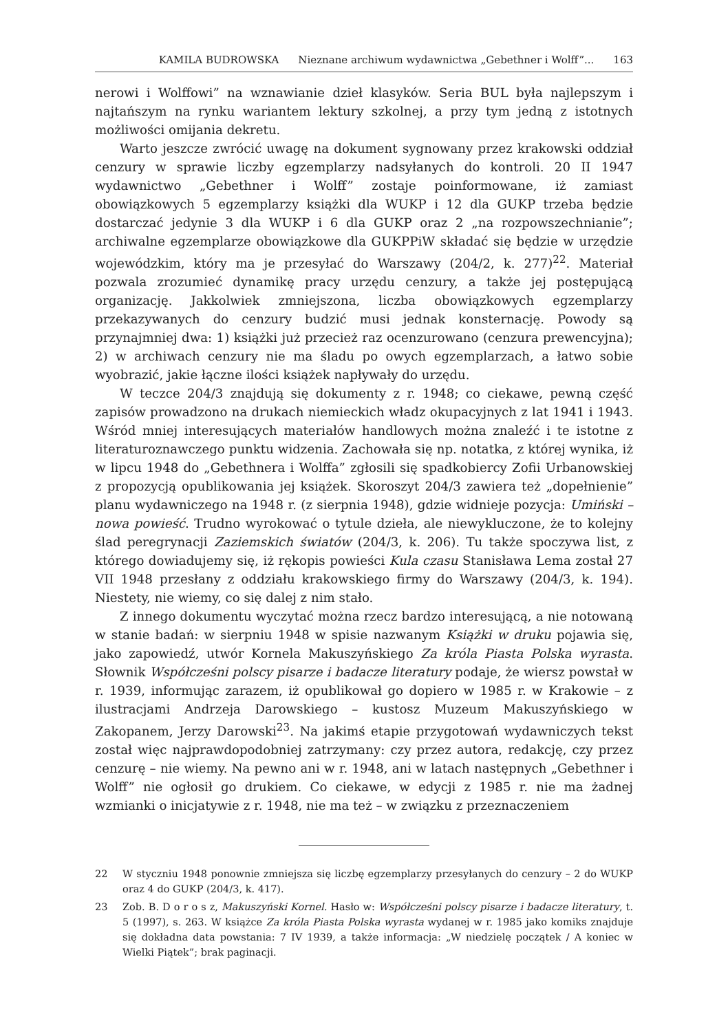KAMILA BUDROWSKA Nieznane archiwum wydawnictwa „Gebethner i Wolff”... 163
nerowi i Wolffowi” na wznawianie dzieł klasyków. Seria BUL była najlepszym i najtańszym na rynku wariantem lektury szkolnej, a przy tym jedną z istotnych możliwości omijania dekretu.
Warto jeszcze zwrócić uwagę na dokument sygnowany przez krakowski oddział cenzury w sprawie liczby egzemplarzy nadsyłanych do kontroli. 20 II 1947 wydawnictwo „Gebethner i Wolff” zostaje poinformowane, iż zamiast obowiązkowych 5 egzemplarzy książki dla WUKP i 12 dla GUKP trzeba będzie dostarczać jedynie 3 dla WUKP i 6 dla GUKP oraz 2 „na rozpowszechnianie”; archiwalne egzemplarze obowiązkowe dla GUKPPiW składać się będzie w urzędzie wojewódzkim, który ma je przesyłać do Warszawy (204/2, k. 277)<sup>22</sup>. Materiał pozwala zrozumieć dynamikę pracy urzędu cenzury, a także jej postępującą organizację. Jakkolwiek zmniejszona, liczba obowiązkowych egzemplarzy przekazywanych do cenzury budzić musi jednak konsternację. Powody są przynajmniej dwa: 1) książki już przecież raz ocenzurowano (cenzura prewencyjna); 2) w archiwach cenzury nie ma śladu po owych egzemplarzach, a łatwo sobie wyobrazić, jakie łączne ilości książek napływały do urzędu.
W teczce 204/3 znajdują się dokumenty z r. 1948; co ciekawe, pewną część zapisów prowadzono na drukach niemieckich władz okupacyjnych z lat 1941 i 1943. Wśród mniej interesujących materiałów handlowych można znaleźć i te istotne z literaturoznawczego punktu widzenia. Zachowała się np. notatka, z której wynika, iż w lipcu 1948 do „Gebethnera i Wolffa” zgłosili się spadkobiercy Zofii Urbanowskiej z propozycją opublikowania jej książek. Skoroszyt 204/3 zawiera też „dopełnienie” planu wydawniczego na 1948 r. (z sierpnia 1948), gdzie widnieje pozycja: Umiński – nowa powieść. Trudno wyrokować o tytule dzieła, ale niewykluczone, że to kolejny ślad peregrynacji Zaziemskich światów (204/3, k. 206). Tu także spoczywa list, z którego dowiadujemy się, iż rękopis powieści Kula czasu Stanisława Lema został 27 VII 1948 przesłany z oddziału krakowskiego firmy do Warszawy (204/3, k. 194). Niestety, nie wiemy, co się dalej z nim stało.
Z innego dokumentu wyczytać można rzecz bardzo interesującą, a nie notowaną w stanie badań: w sierpniu 1948 w spisie nazwanym Książki w druku pojawia się, jako zapowiedź, utwór Kornela Makuszyńskiego Za króla Piasta Polska wyrasta. Słownik Współcześni polscy pisarze i badacze literatury podaje, że wiersz powstał w r. 1939, informując zarazem, iż opublikował go dopiero w 1985 r. w Krakowie – z ilustracjami Andrzeja Darowskiego – kustosz Muzeum Makuszyńskiego w Zakopanem, Jerzy Darowski<sup>23</sup>. Na jakimś etapie przygotowań wydawniczych tekst został więc najprawdopodobniej zatrzymany: czy przez autora, redakcję, czy przez cenzurę – nie wiemy. Na pewno ani w r. 1948, ani w latach następnych „Gebethner i Wolff” nie ogłosił go drukiem. Co ciekawe, w edycji z 1985 r. nie ma żadnej wzmianki o inicjatywie z r. 1948, nie ma też – w związku z przeznaczeniem
22 W styczniu 1948 ponownie zmniejsza się liczbę egzemplarzy przesyłanych do cenzury – 2 do WUKP oraz 4 do GUKP (204/3, k. 417).
23 Zob. B. D o r o s z, Makuszyński Kornel. Hasło w: Współcześni polscy pisarze i badacze literatury, t. 5 (1997), s. 263. W książce Za króla Piasta Polska wyrasta wydanej w r. 1985 jako komiks znajduje się dokładna data powstania: 7 IV 1939, a także informacja: „W niedzielę początek / A koniec w Wielki Piątek”; brak paginacji.